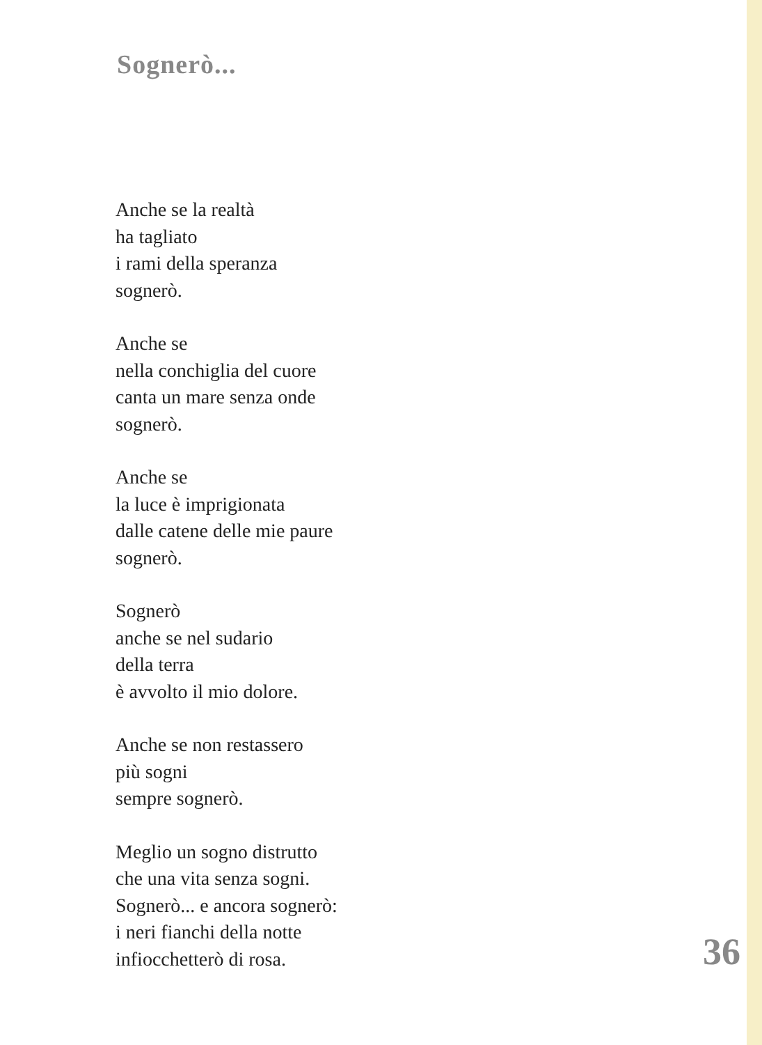Sognerò...
Anche se la realtà
ha tagliato
i rami della speranza
sognerò.
Anche se
nella conchiglia del cuore
canta un mare senza onde
sognerò.
Anche se
la luce è imprigionata
dalle catene delle mie paure
sognerò.
Sognerò
anche se nel sudario
della terra
è avvolto il mio dolore.
Anche se non restassero
più sogni
sempre sognerò.
Meglio un sogno distrutto
che una vita senza sogni.
Sognerò... e ancora sognerò:
i neri fianchi della notte
infiocchetterò di rosa.
36